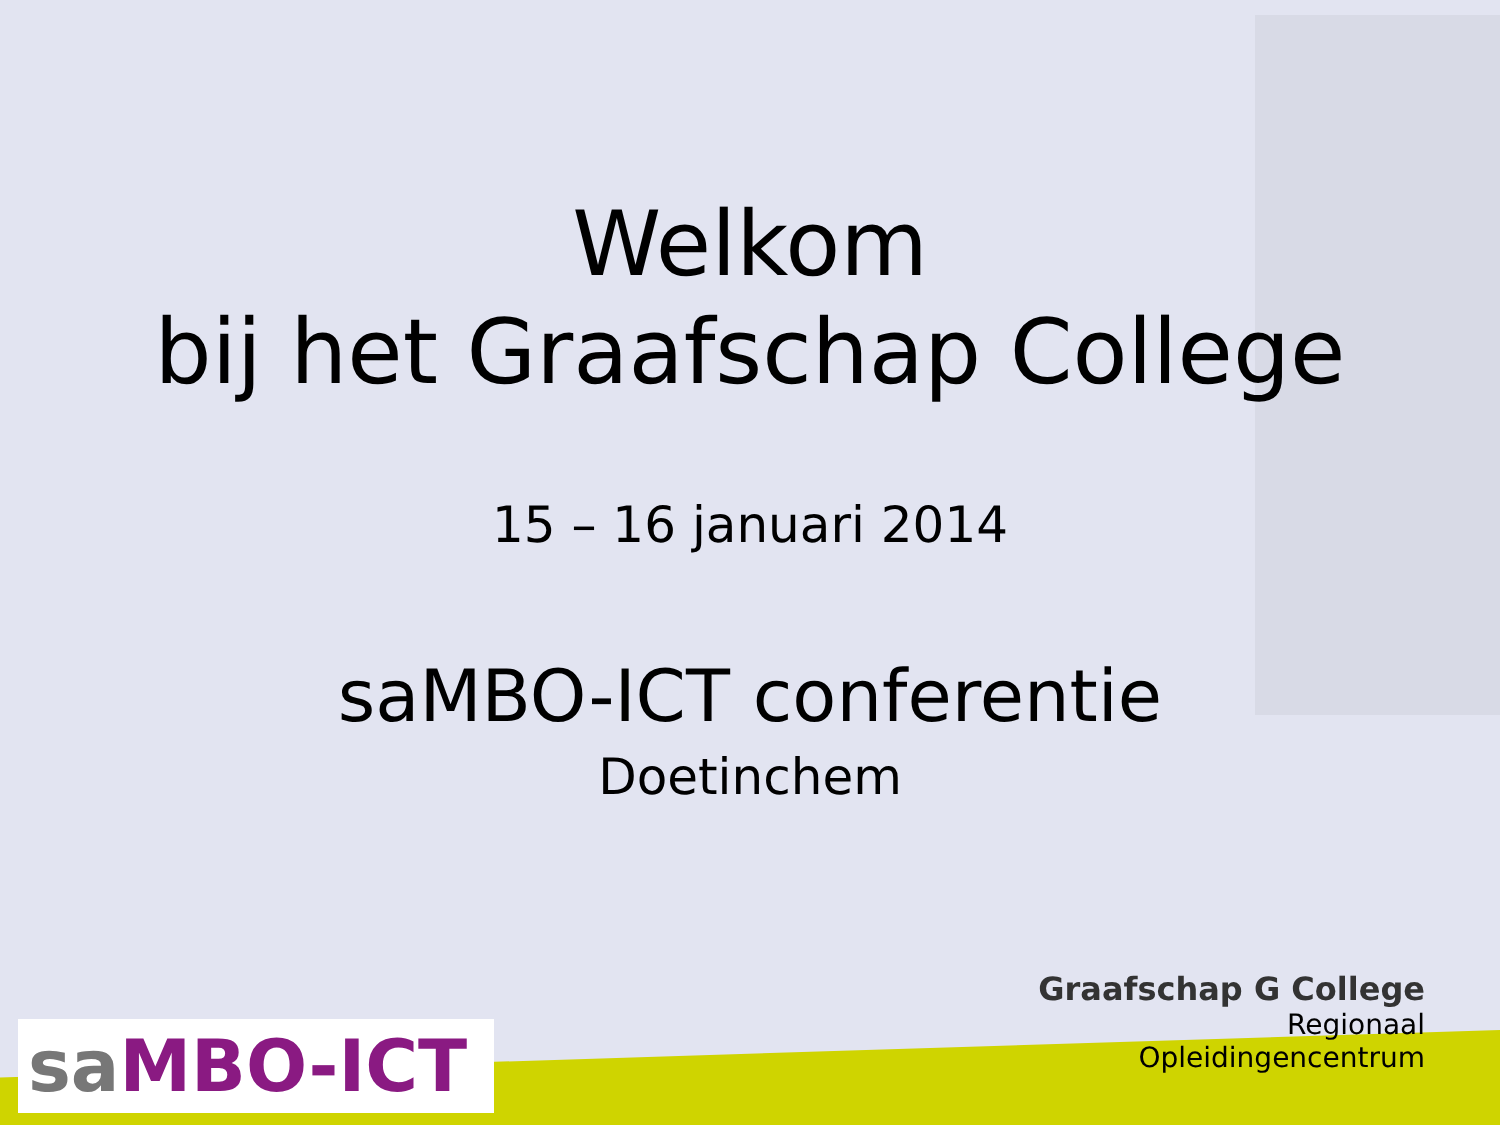Welkom
bij het Graafschap College
15 – 16 januari 2014
saMBO-ICT conferentie
Doetinchem
sa MBO-ICT
Graafschap G College
Regionaal
Opleidingencentrum